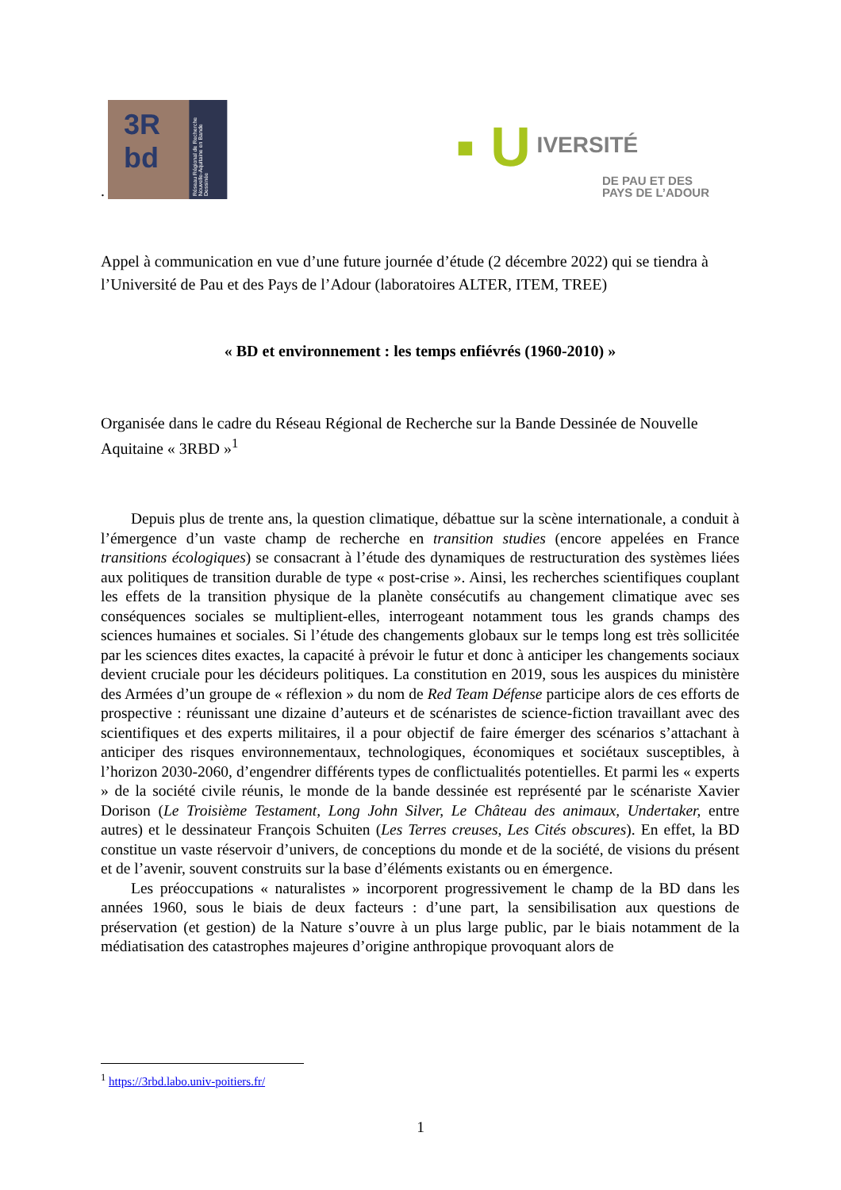3R
bd
Réseau Régional de Recherche Nouvelle-Aquitaine en Bande Dessinée
▪ U IVERSITÉ
DE PAU ET DES
PAYS DE L’ADOUR
.
Appel à communication en vue d’une future journée d’étude (2 décembre 2022) qui se tiendra à l’Université de Pau et des Pays de l’Adour (laboratoires ALTER, ITEM, TREE)
« BD et environnement : les temps enfiévrés (1960-2010) »
Organisée dans le cadre du Réseau Régional de Recherche sur la Bande Dessinée de Nouvelle Aquitaine « 3RBD »<sup>1</sup>
Depuis plus de trente ans, la question climatique, débattue sur la scène internationale, a conduit à l’émergence d’un vaste champ de recherche en transition studies (encore appelées en France transitions écologiques) se consacrant à l’étude des dynamiques de restructuration des systèmes liées aux politiques de transition durable de type « post-crise ». Ainsi, les recherches scientifiques couplant les effets de la transition physique de la planète consécutifs au changement climatique avec ses conséquences sociales se multiplient-elles, interrogeant notamment tous les grands champs des sciences humaines et sociales. Si l’étude des changements globaux sur le temps long est très sollicitée par les sciences dites exactes, la capacité à prévoir le futur et donc à anticiper les changements sociaux devient cruciale pour les décideurs politiques. La constitution en 2019, sous les auspices du ministère des Armées d’un groupe de « réflexion » du nom de Red Team Défense participe alors de ces efforts de prospective : réunissant une dizaine d’auteurs et de scénaristes de science-fiction travaillant avec des scientifiques et des experts militaires, il a pour objectif de faire émerger des scénarios s’attachant à anticiper des risques environnementaux, technologiques, économiques et sociétaux susceptibles, à l’horizon 2030-2060, d’engendrer différents types de conflictualités potentielles. Et parmi les « experts » de la société civile réunis, le monde de la bande dessinée est représenté par le scénariste Xavier Dorison (Le Troisième Testament, Long John Silver, Le Château des animaux, Undertaker, entre autres) et le dessinateur François Schuiten (Les Terres creuses, Les Cités obscures). En effet, la BD constitue un vaste réservoir d’univers, de conceptions du monde et de la société, de visions du présent et de l’avenir, souvent construits sur la base d’éléments existants ou en émergence.
Les préoccupations « naturalistes » incorporent progressivement le champ de la BD dans les années 1960, sous le biais de deux facteurs : d’une part, la sensibilisation aux questions de préservation (et gestion) de la Nature s’ouvre à un plus large public, par le biais notamment de la médiatisation des catastrophes majeures d’origine anthropique provoquant alors de
<sup>1</sup> https://3rbd.labo.univ-poitiers.fr/
1